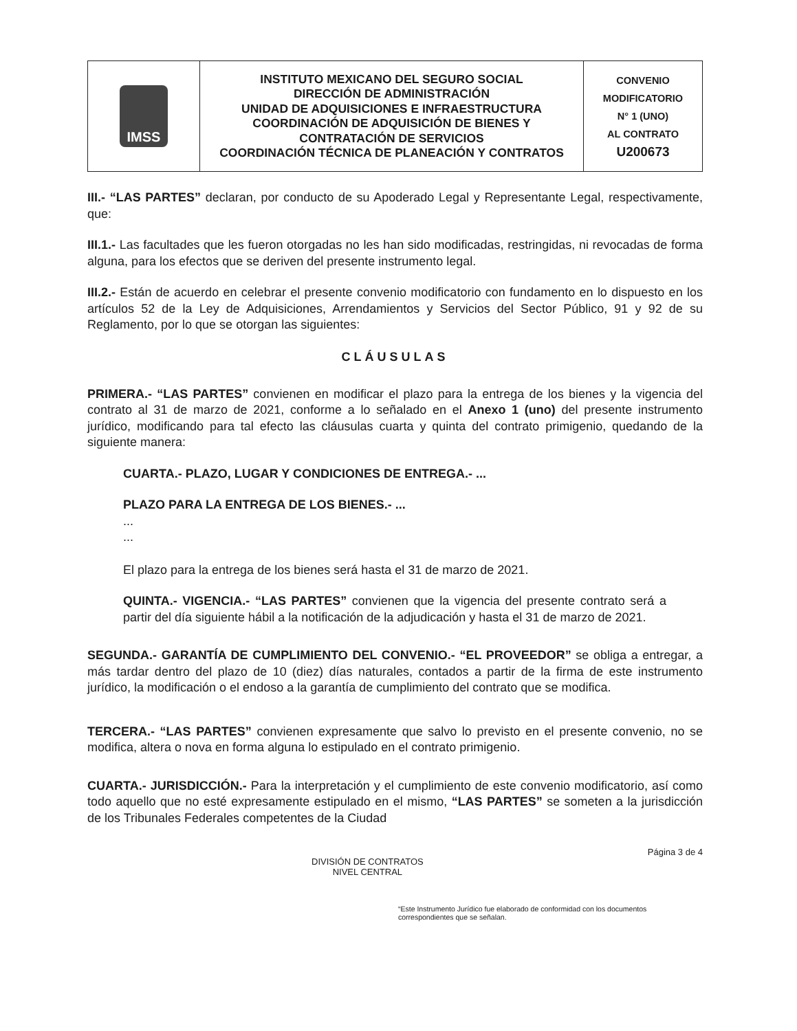| IMSS | INSTITUTO MEXICANO DEL SEGURO SOCIAL DIRECCIÓN DE ADMINISTRACIÓN UNIDAD DE ADQUISICIONES E INFRAESTRUCTURA COORDINACIÓN DE ADQUISICIÓN DE BIENES Y CONTRATACIÓN DE SERVICIOS COORDINACIÓN TÉCNICA DE PLANEACIÓN Y CONTRATOS | CONVENIO MODIFICATORIO N° 1 (UNO) AL CONTRATO U200673 |
III.- “LAS PARTES” declaran, por conducto de su Apoderado Legal y Representante Legal, respectivamente, que:
III.1.- Las facultades que les fueron otorgadas no les han sido modificadas, restringidas, ni revocadas de forma alguna, para los efectos que se deriven del presente instrumento legal.
III.2.- Están de acuerdo en celebrar el presente convenio modificatorio con fundamento en lo dispuesto en los artículos 52 de la Ley de Adquisiciones, Arrendamientos y Servicios del Sector Público, 91 y 92 de su Reglamento, por lo que se otorgan las siguientes:
CLÁUSULAS
PRIMERA.- “LAS PARTES” convienen en modificar el plazo para la entrega de los bienes y la vigencia del contrato al 31 de marzo de 2021, conforme a lo señalado en el Anexo 1 (uno) del presente instrumento jurídico, modificando para tal efecto las cláusulas cuarta y quinta del contrato primigenio, quedando de la siguiente manera:
CUARTA.- PLAZO, LUGAR Y CONDICIONES DE ENTREGA.- ...
PLAZO PARA LA ENTREGA DE LOS BIENES.- ...
...
...
El plazo para la entrega de los bienes será hasta el 31 de marzo de 2021.
QUINTA.- VIGENCIA.- “LAS PARTES” convienen que la vigencia del presente contrato será a partir del día siguiente hábil a la notificación de la adjudicación y hasta el 31 de marzo de 2021.
SEGUNDA.- GARANTÍA DE CUMPLIMIENTO DEL CONVENIO.- “EL PROVEEDOR” se obliga a entregar, a más tardar dentro del plazo de 10 (diez) días naturales, contados a partir de la firma de este instrumento jurídico, la modificación o el endoso a la garantía de cumplimiento del contrato que se modifica.
TERCERA.- “LAS PARTES” convienen expresamente que salvo lo previsto en el presente convenio, no se modifica, altera o nova en forma alguna lo estipulado en el contrato primigenio.
CUARTA.- JURISDICCIÓN.- Para la interpretación y el cumplimiento de este convenio modificatorio, así como todo aquello que no esté expresamente estipulado en el mismo, “LAS PARTES” se someten a la jurisdicción de los Tribunales Federales competentes de la Ciudad
DIVISIÓN DE CONTRATOS
NIVEL CENTRAL Página 3 de 4
“Este Instrumento Jurídico fue elaborado de conformidad con los documentos correspondientes que se señalan.